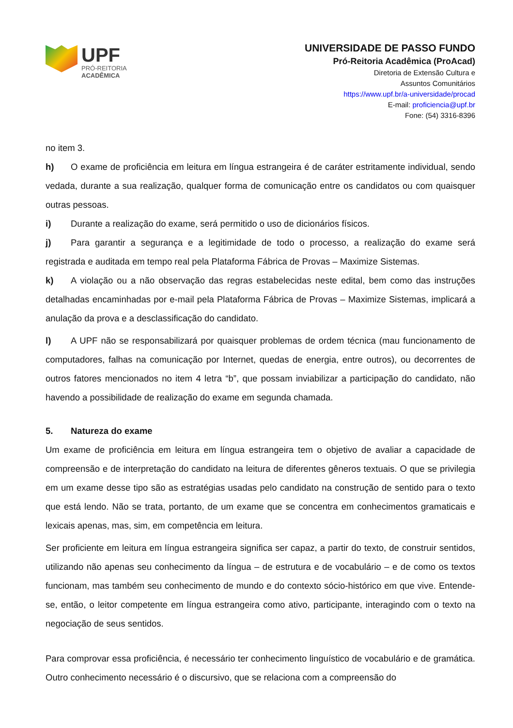UPF
PRÓ-REITORIA
ACADÊMICA
UNIVERSIDADE DE PASSO FUNDO
Pró-Reitoria Acadêmica (ProAcad)
Diretoria de Extensão Cultura e
Assuntos Comunitários
https://www.upf.br/a-universidade/procad
E-mail: proficiencia@upf.br
Fone: (54) 3316-8396
no item 3.
h) O exame de proficiência em leitura em língua estrangeira é de caráter estritamente individual, sendo vedada, durante a sua realização, qualquer forma de comunicação entre os candidatos ou com quaisquer outras pessoas.
i) Durante a realização do exame, será permitido o uso de dicionários físicos.
j) Para garantir a segurança e a legitimidade de todo o processo, a realização do exame será registrada e auditada em tempo real pela Plataforma Fábrica de Provas – Maximize Sistemas.
k) A violação ou a não observação das regras estabelecidas neste edital, bem como das instruções detalhadas encaminhadas por e-mail pela Plataforma Fábrica de Provas – Maximize Sistemas, implicará a anulação da prova e a desclassificação do candidato.
l) A UPF não se responsabilizará por quaisquer problemas de ordem técnica (mau funcionamento de computadores, falhas na comunicação por Internet, quedas de energia, entre outros), ou decorrentes de outros fatores mencionados no item 4 letra “b”, que possam inviabilizar a participação do candidato, não havendo a possibilidade de realização do exame em segunda chamada.
5. Natureza do exame
Um exame de proficiência em leitura em língua estrangeira tem o objetivo de avaliar a capacidade de compreensão e de interpretação do candidato na leitura de diferentes gêneros textuais. O que se privilegia em um exame desse tipo são as estratégias usadas pelo candidato na construção de sentido para o texto que está lendo. Não se trata, portanto, de um exame que se concentra em conhecimentos gramaticais e lexicais apenas, mas, sim, em competência em leitura.
Ser proficiente em leitura em língua estrangeira significa ser capaz, a partir do texto, de construir sentidos, utilizando não apenas seu conhecimento da língua – de estrutura e de vocabulário – e de como os textos funcionam, mas também seu conhecimento de mundo e do contexto sócio-histórico em que vive. Entende-se, então, o leitor competente em língua estrangeira como ativo, participante, interagindo com o texto na negociação de seus sentidos.
Para comprovar essa proficiência, é necessário ter conhecimento linguístico de vocabulário e de gramática. Outro conhecimento necessário é o discursivo, que se relaciona com a compreensão do